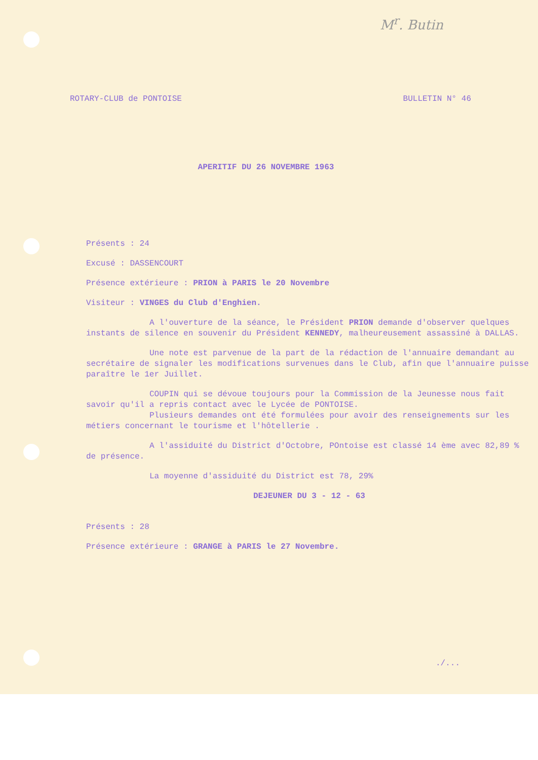M<sup>r</sup>. Butin
ROTARY-CLUB de PONTOISE BULLETIN N° 46
APERITIF DU 26 NOVEMBRE 1963
Présents : 24
Excusé : DASSENCOURT
Présence extérieure : PRION à PARIS le 20 Novembre
Visiteur : VINGES du Club d'Enghien.
A l'ouverture de la séance, le Président PRION demande d'observer quelques instants de silence en souvenir du Président KENNEDY, malheureusement assassiné à DALLAS.
Une note est parvenue de la part de la rédaction de l'annuaire demandant au secrétaire de signaler les modifications survenues dans le Club, afin que l'annuaire puisse paraître le 1er Juillet.
COUPIN qui se dévoue toujours pour la Commission de la Jeunesse nous fait savoir qu'il a repris contact avec le Lycée de PONTOISE.
Plusieurs demandes ont été formulées pour avoir des renseignements sur les métiers concernant le tourisme et l'hôtellerie .
A l'assiduité du District d'Octobre, POntoise est classé 14 ème avec 82,89 % de présence.
La moyenne d'assiduité du District est 78, 29%
DEJEUNER DU 3 - 12 - 63
Présents : 28
Présence extérieure : GRANGE à PARIS le 27 Novembre.
./...